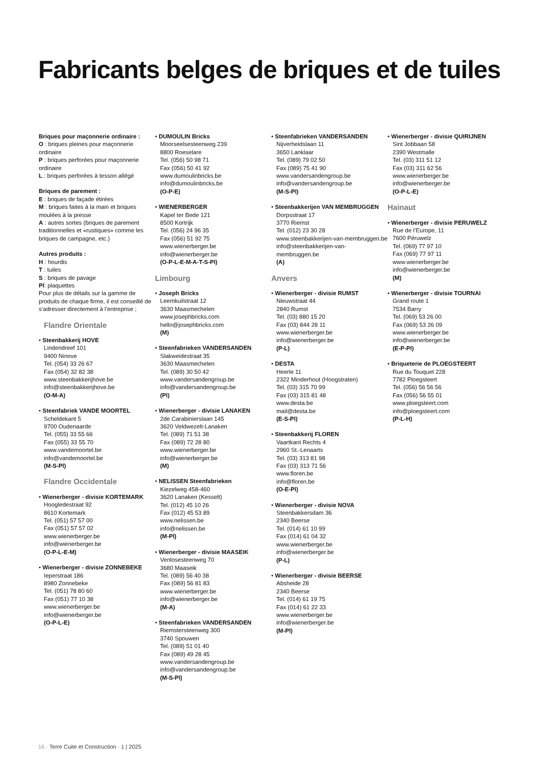Fabricants belges de briques et de tuiles
Briques pour maçonnerie ordinaire :
O : briques pleines pour maçonnerie ordinaire
P : briques perforées pour maçonnerie ordinaire
L : briques perforées à tesson allégé
Briques de parement :
E : briques de façade étirées
M : briques faites à la main et briques moulées à la presse
A : autres sortes (briques de parement traditionnelles et «rustiques» comme les briques de campagne, etc.)
Autres produits :
H : hourdis
T : tuiles
S : briques de pavage
Pl: plaquettes
Pour plus de détails sur la gamme de produits de chaque firme, il est conseillé de s’adresser directement à l’entreprise ;
Flandre Orientale
• Steenbakkerij HOVE
Lindendreef 101
9400 Ninove
Tel. (054) 33 26 67
Fax (054) 32 82 38
www.steenbakkerijhove.be
info@steenbakkerijhove.be
(O-M-A)
• Steenfabriek VANDE MOORTEL
Scheldekant 5
9700 Oudenaarde
Tel. (055) 33 55 66
Fax (055) 33 55 70
www.vandemoortel.be
info@vandemoortel.be
(M-S-Pl)
Flandre Occidentale
• Wienerberger - divisie KORTEMARK
Hoogledestraat 92
8610 Kortemark
Tel. (051) 57 57 00
Fax (051) 57 57 02
www.wienerberger.be
info@wienerberger.be
(O-P-L-E-M)
• Wienerberger - divisie ZONNEBEKE
Ieperstraat 186
8980 Zonnebeke
Tel. (051) 78 80 60
Fax (051) 77 10 38
www.wienerberger.be
info@wienerberger.be
(O-P-L-E)
• DUMOULIN Bricks
Moorseelsesteenweg 239
8800 Roeselare
Tel. (056) 50 98 71
Fax (056) 50 41 92
www.dumoulinbricks.be
info@dumoulinbricks.be
(O-P-E)
• WIENERBERGER
Kapel ter Bede 121
8500 Kortrijk
Tel. (056) 24 96 35
Fax (056) 51 92 75
www.wienerberger.be
info@wienerberger.be
(O-P-L-E-M-A-T-S-Pl)
Limbourg
• Joseph Bricks
Leemkuilstraat 12
3630 Maasmechelen
www.josephbricks.com
hello@josephbricks.com
(M)
• Steenfabrieken VANDERSANDEN
Slakweidestraat 35
3630 Maasmechelen
Tel. (089) 30 50 42
www.vandersandengroup.be
info@vandersandengroup.be
(Pl)
• Wienerberger - divisie LANAKEN
2de Carabinierslaan 145
3620 Veldwezelt-Lanaken
Tel. (089) 71 51 38
Fax (089) 72 28 80
www.wienerberger.be
info@wienerberger.be
(M)
• NELISSEN Steenfabrieken
Kiezelweg 458-460
3620 Lanaken (Kesselt)
Tel. (012) 45 10 26
Fax (012) 45 53 89
www.nelissen.be
info@nelissen.be
(M-Pl)
• Wienerberger - divisie MAASEIK
Venlosesteenweg 70
3680 Maaseik
Tel. (089) 56 40 38
Fax (089) 56 81 83
www.wienerberger.be
info@wienerberger.be
(M-A)
• Steenfabrieken VANDERSANDEN
Riemstersteenweg 300
3740 Spouwen
Tel. (089) 51 01 40
Fax (089) 49 28 45
www.vandersandengroup.be
info@vandersandengroup.be
(M-S-Pl)
• Steenfabrieken VANDERSANDEN
Nijverheidslaan 11
3650 Lanklaar
Tel. (089) 79 02 50
Fax (089) 75 41 90
www.vandersandengroup.be
info@vandersandengroup.be
(M-S-Pl)
• Steenbakkerijen VAN MEMBRUGGEN
Dorpsstraat 17
3770 Riemst
Tel. (012) 23 30 28
www.steenbakkerijen-van-membruggen.be
info@steenbakkerijen-van-membruggen.be
(A)
Anvers
• Wienerberger - divisie RUMST
Nieuwstraat 44
2840 Rumst
Tel. (03) 880 15 20
Fax (03) 844 28 11
www.wienerberger.be
info@wienerberger.be
(P-L)
• DESTA
Heerle 11
2322 Minderhout (Hoogstraten)
Tel. (03) 315 70 99
Fax (03) 315 81 48
www.desta.be
mail@desta.be
(E-S-Pl)
• Steenbakkerij FLOREN
Vaartkant Rechts 4
2960 St.-Lenaarts
Tel. (03) 313 81 98
Fax (03) 313 71 56
www.floren.be
info@floren.be
(O-E-Pl)
• Wienerberger - divisie NOVA
Steenbakkersdam 36
2340 Beerse
Tel. (014) 61 10 99
Fax (014) 61 04 32
www.wienerberger.be
info@wienerberger.be
(P-L)
• Wienerberger - divisie BEERSE
Absheide 28
2340 Beerse
Tel. (014) 61 19 75
Fax (014) 61 22 33
www.wienerberger.be
info@wienerberger.be
(M-Pl)
• Wienerberger - divisie QUIRIJNEN
Sint Jobbaan 58
2390 Westmalle
Tel. (03) 311 51 12
Fax (03) 311 62 56
www.wienerberger.be
info@wienerberger.be
(O-P-L-E)
Hainaut
• Wienerberger - divisie PERUWELZ
Rue de l’Europe, 11
7600 Péruwelz
Tel. (069) 77 97 10
Fax (069) 77 97 11
www.wienerberger.be
info@wienerberger.be
(M)
• Wienerberger - divisie TOURNAI
Grand route 1
7534 Barry
Tel. (069) 53 26 00
Fax (069) 53 26 09
www.wienerberger.be
info@wienerberger.be
(E-P-Pl)
• Briqueterie de PLOEGSTEERT
Rue du Touquet 228
7782 Ploegsteert
Tel. (056) 56 56 56
Fax (056) 56 55 01
www.ploegsteert.com
info@ploegsteert.com
(P-L-H)
16 · Terre Cuite et Construction · 1 | 2025